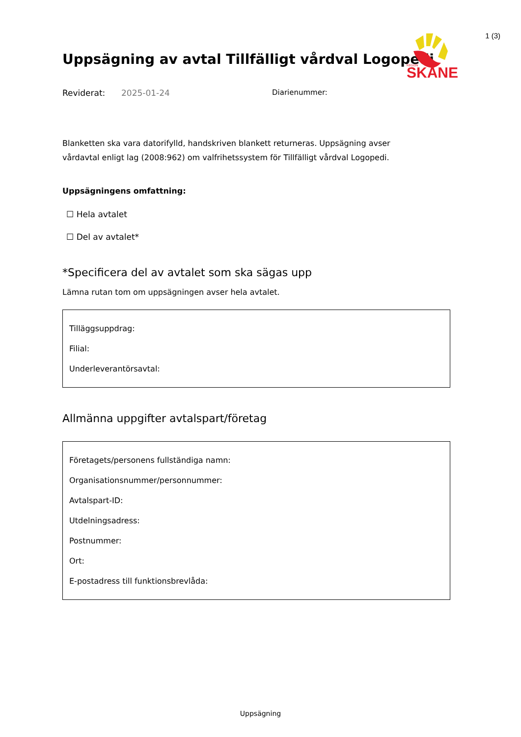1 (3)
SKÅNE
REGION
Uppsägning av avtal Tillfälligt vårdval Logopedi
Reviderat: 2025-01-24 Diarienummer:
Blanketten ska vara datorifylld, handskriven blankett returneras. Uppsägning avser vårdavtal enligt lag (2008:962) om valfrihetssystem för Tillfälligt vårdval Logopedi.
Uppsägningens omfattning:
☐ Hela avtalet
☐ Del av avtalet*
*Specificera del av avtalet som ska sägas upp
Lämna rutan tom om uppsägningen avser hela avtalet.
Tilläggsuppdrag:
Filial:
Underleverantörsavtal:
Allmänna uppgifter avtalspart/företag
Företagets/personens fullständiga namn:
Organisationsnummer/personnummer:
Avtalspart-ID:
Utdelningsadress:
Postnummer:
Ort:
E-postadress till funktionsbrevlåda:
Uppsägning